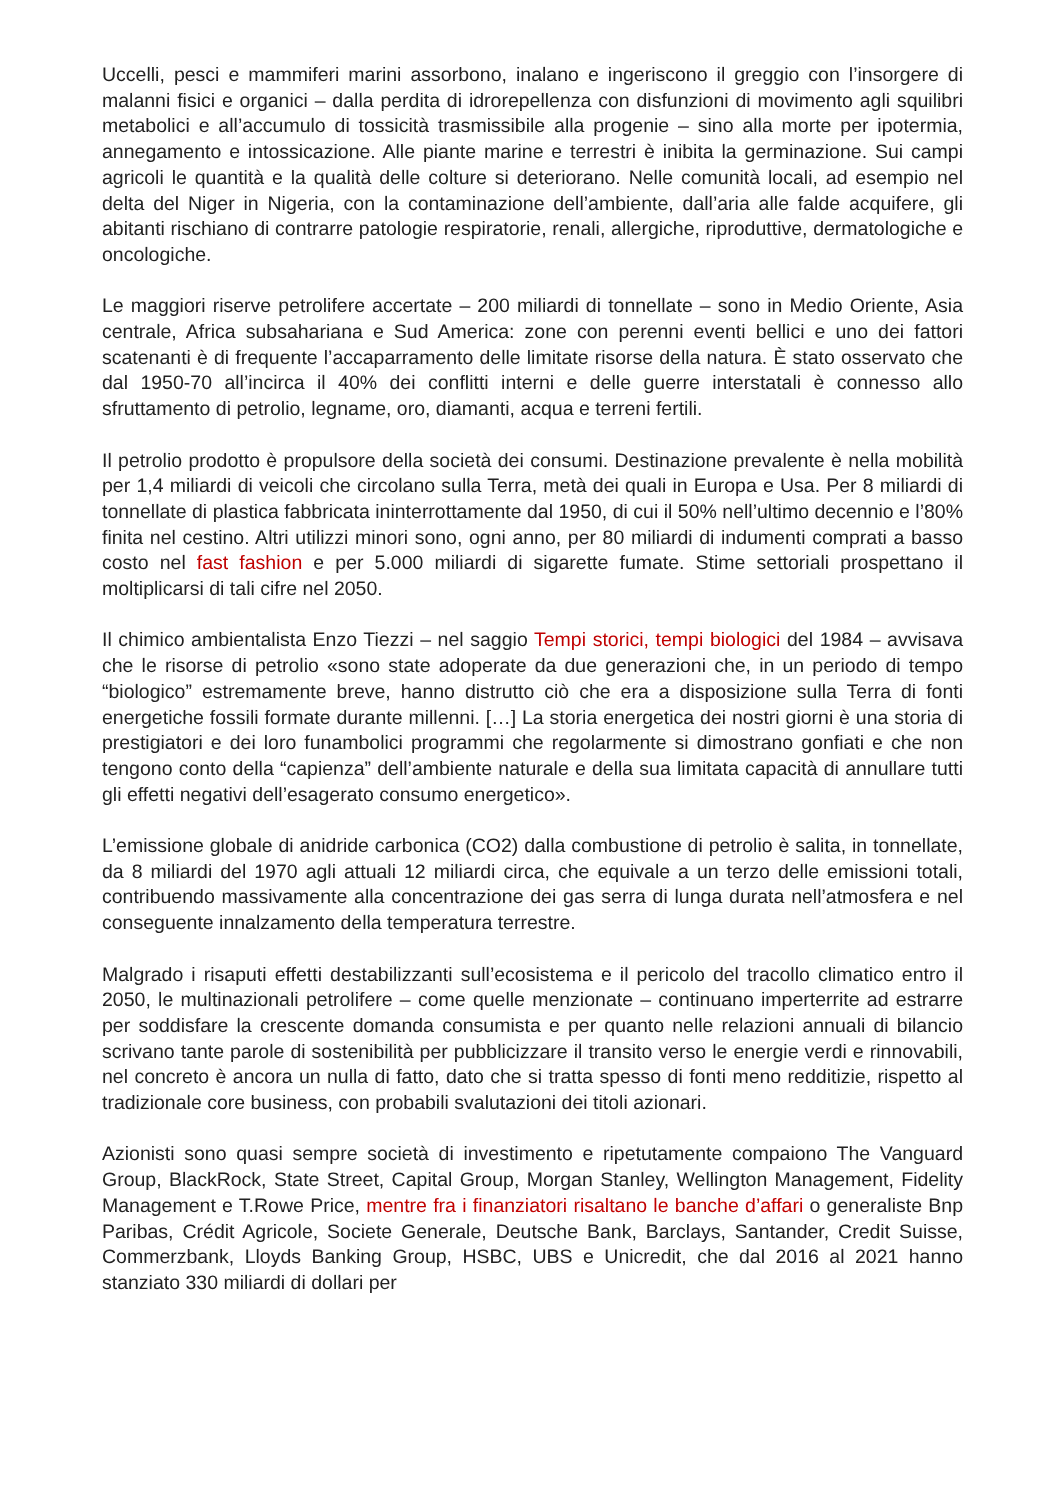Uccelli, pesci e mammiferi marini assorbono, inalano e ingeriscono il greggio con l’insorgere di malanni fisici e organici – dalla perdita di idrorepellenza con disfunzioni di movimento agli squilibri metabolici e all’accumulo di tossicità trasmissibile alla progenie – sino alla morte per ipotermia, annegamento e intossicazione. Alle piante marine e terrestri è inibita la germinazione. Sui campi agricoli le quantità e la qualità delle colture si deteriorano. Nelle comunità locali, ad esempio nel delta del Niger in Nigeria, con la contaminazione dell’ambiente, dall’aria alle falde acquifere, gli abitanti rischiano di contrarre patologie respiratorie, renali, allergiche, riproduttive, dermatologiche e oncologiche.
Le maggiori riserve petrolifere accertate – 200 miliardi di tonnellate – sono in Medio Oriente, Asia centrale, Africa subsahariana e Sud America: zone con perenni eventi bellici e uno dei fattori scatenanti è di frequente l’accaparramento delle limitate risorse della natura. È stato osservato che dal 1950-70 all’incirca il 40% dei conflitti interni e delle guerre interstatali è connesso allo sfruttamento di petrolio, legname, oro, diamanti, acqua e terreni fertili.
Il petrolio prodotto è propulsore della società dei consumi. Destinazione prevalente è nella mobilità per 1,4 miliardi di veicoli che circolano sulla Terra, metà dei quali in Europa e Usa. Per 8 miliardi di tonnellate di plastica fabbricata ininterrottamente dal 1950, di cui il 50% nell’ultimo decennio e l’80% finita nel cestino. Altri utilizzi minori sono, ogni anno, per 80 miliardi di indumenti comprati a basso costo nel fast fashion e per 5.000 miliardi di sigarette fumate. Stime settoriali prospettano il moltiplicarsi di tali cifre nel 2050.
Il chimico ambientalista Enzo Tiezzi – nel saggio Tempi storici, tempi biologici del 1984 – avvisava che le risorse di petrolio «sono state adoperate da due generazioni che, in un periodo di tempo “biologico” estremamente breve, hanno distrutto ciò che era a disposizione sulla Terra di fonti energetiche fossili formate durante millenni. […] La storia energetica dei nostri giorni è una storia di prestigiatori e dei loro funambolici programmi che regolarmente si dimostrano gonfiati e che non tengono conto della “capienza” dell’ambiente naturale e della sua limitata capacità di annullare tutti gli effetti negativi dell’esagerato consumo energetico».
L’emissione globale di anidride carbonica (CO2) dalla combustione di petrolio è salita, in tonnellate, da 8 miliardi del 1970 agli attuali 12 miliardi circa, che equivale a un terzo delle emissioni totali, contribuendo massivamente alla concentrazione dei gas serra di lunga durata nell’atmosfera e nel conseguente innalzamento della temperatura terrestre.
Malgrado i risaputi effetti destabilizzanti sull’ecosistema e il pericolo del tracollo climatico entro il 2050, le multinazionali petrolifere – come quelle menzionate – continuano imperterrite ad estrarre per soddisfare la crescente domanda consumista e per quanto nelle relazioni annuali di bilancio scrivano tante parole di sostenibilità per pubblicizzare il transito verso le energie verdi e rinnovabili, nel concreto è ancora un nulla di fatto, dato che si tratta spesso di fonti meno redditizie, rispetto al tradizionale core business, con probabili svalutazioni dei titoli azionari.
Azionisti sono quasi sempre società di investimento e ripetutamente compaiono The Vanguard Group, BlackRock, State Street, Capital Group, Morgan Stanley, Wellington Management, Fidelity Management e T.Rowe Price, mentre fra i finanziatori risaltano le banche d’affari o generaliste Bnp Paribas, Crédit Agricole, Societe Generale, Deutsche Bank, Barclays, Santander, Credit Suisse, Commerzbank, Lloyds Banking Group, HSBC, UBS e Unicredit, che dal 2016 al 2021 hanno stanziato 330 miliardi di dollari per